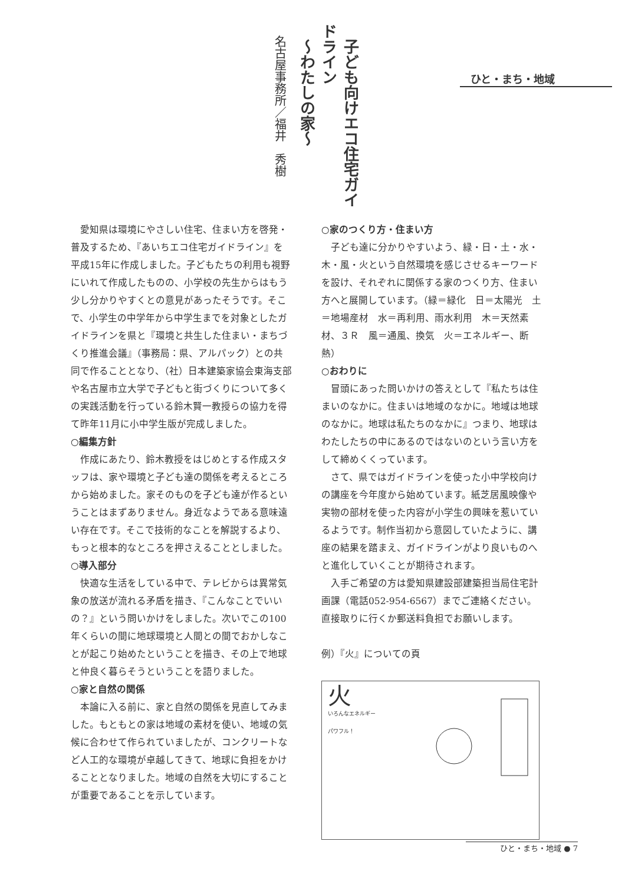子ども向けエコ住宅ガイドライン
～わたしの家～
名古屋事務所／福井　秀樹
ひと・まち・地域
愛知県は環境にやさしい住宅、住まい方を啓発・普及するため、『あいちエコ住宅ガイドライン』を平成15年に作成しました。子どもたちの利用も視野にいれて作成したものの、小学校の先生からはもう少し分かりやすくとの意見があったそうです。そこで、小学生の中学年から中学生までを対象としたガイドラインを県と『環境と共生した住まい・まちづくり推進会議』（事務局：県、アルパック）との共同で作ることとなり、（社）日本建築家協会東海支部や名古屋市立大学で子どもと街づくりについて多くの実践活動を行っている鈴木賢一教授らの協力を得て昨年11月に小中学生版が完成しました。
○編集方針
作成にあたり、鈴木教授をはじめとする作成スタッフは、家や環境と子ども達の関係を考えるところから始めました。家そのものを子ども達が作るということはまずありません。身近なようである意味遠い存在です。そこで技術的なことを解説するより、もっと根本的なところを押さえることとしました。
○導入部分
快適な生活をしている中で、テレビからは異常気象の放送が流れる矛盾を描き、『こんなことでいいの？』という問いかけをしました。次いでこの100年くらいの間に地球環境と人間との間でおかしなことが起こり始めたということを描き、その上で地球と仲良く暮らそうということを語りました。
○家と自然の関係
本論に入る前に、家と自然の関係を見直してみました。もともとの家は地域の素材を使い、地域の気候に合わせて作られていましたが、コンクリートなど人工的な環境が卓越してきて、地球に負担をかけることとなりました。地域の自然を大切にすることが重要であることを示しています。
○家のつくり方・住まい方
子ども達に分かりやすいよう、緑・日・土・水・木・風・火という自然環境を感じさせるキーワードを設け、それぞれに関係する家のつくり方、住まい方へと展開しています。（緑＝緑化　日＝太陽光　土＝地場産材　水＝再利用、雨水利用　木＝天然素材、３Ｒ　風＝通風、換気　火＝エネルギー、断熱）
○おわりに
冒頭にあった問いかけの答えとして『私たちは住まいのなかに。住まいは地域のなかに。地域は地球のなかに。地球は私たちのなかに』つまり、地球はわたしたちの中にあるのではないのという言い方をして締めくくっています。
さて、県ではガイドラインを使った小中学校向けの講座を今年度から始めています。紙芝居風映像や実物の部材を使った内容が小学生の興味を惹いているようです。制作当初から意図していたように、講座の結果を踏まえ、ガイドラインがより良いものへと進化していくことが期待されます。
入手ご希望の方は愛知県建設部建築担当局住宅計画課（電話052-954-6567）までご連絡ください。直接取りに行くか郵送料負担でお願いします。
例）『火』についての頁
火
いろんなエネルギー
パワフル！
ひと・まち・地域 ● 7